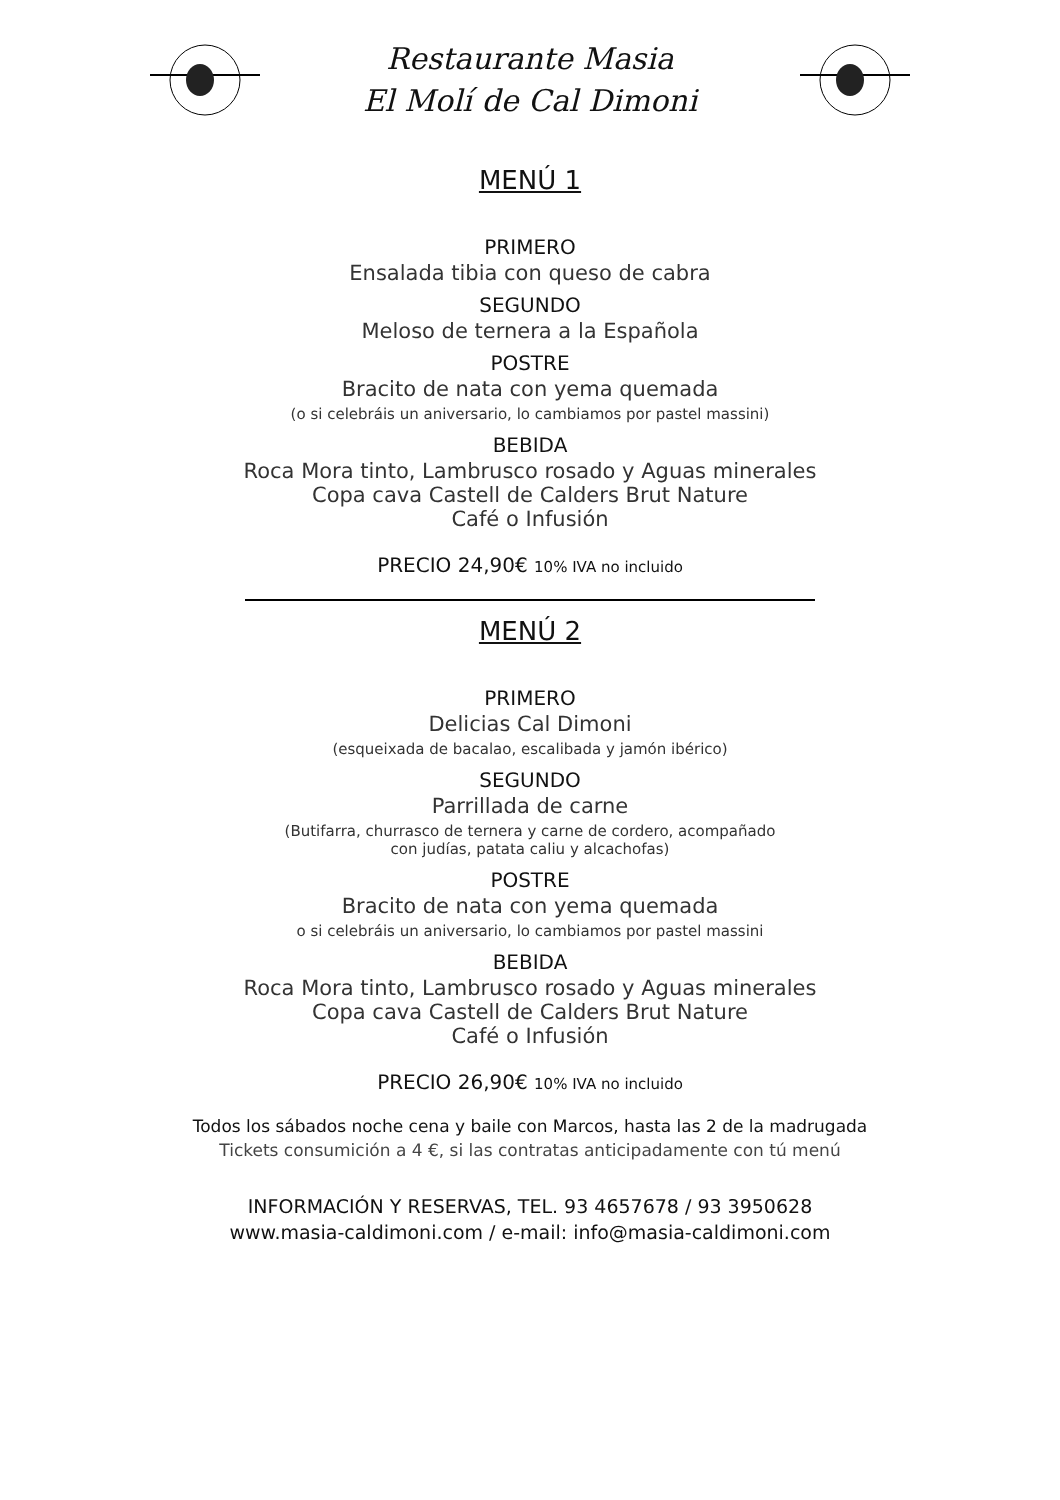Restaurante Masia
El Molí de Cal Dimoni
MENÚ 1
PRIMERO
Ensalada tibia con queso de cabra
SEGUNDO
Meloso de ternera a la Española
POSTRE
Bracito de nata con yema quemada
(o si celebráis un aniversario, lo cambiamos por pastel massini)
BEBIDA
Roca Mora tinto, Lambrusco rosado y Aguas minerales
Copa cava Castell de Calders Brut Nature
Café o Infusión
PRECIO 24,90€ 10% IVA no incluido
MENÚ 2
PRIMERO
Delicias Cal Dimoni
(esqueixada de bacalao, escalibada y jamón ibérico)
SEGUNDO
Parrillada de carne
(Butifarra, churrasco de ternera y carne de cordero, acompañado
con judías, patata caliu y alcachofas)
POSTRE
Bracito de nata con yema quemada
o si celebráis un aniversario, lo cambiamos por pastel massini
BEBIDA
Roca Mora tinto, Lambrusco rosado y Aguas minerales
Copa cava Castell de Calders Brut Nature
Café o Infusión
PRECIO 26,90€ 10% IVA no incluido
Todos los sábados noche cena y baile con Marcos, hasta las 2 de la madrugada
Tickets consumición a 4 €, si las contratas anticipadamente con tú menú
INFORMACIÓN Y RESERVAS, TEL. 93 4657678 / 93 3950628
www.masia-caldimoni.com / e-mail: info@masia-caldimoni.com